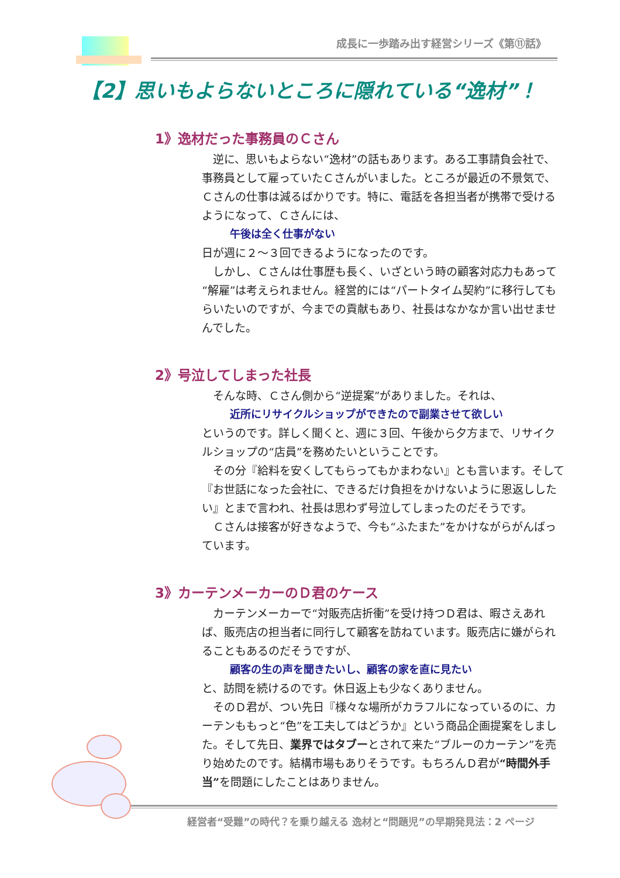成長に一歩踏み出す経営シリーズ《第⑪話》
【2】思いもよらないところに隠れている“逸材”！
1》逸材だった事務員のＣさん
　逆に、思いもよらない“逸材”の話もあります。ある工事請負会社で、事務員として雇っていたＣさんがいました。ところが最近の不景気で、Ｃさんの仕事は減るばかりです。特に、電話を各担当者が携帯で受けるようになって、Ｃさんには、
午後は全く仕事がない
日が週に２～３回できるようになったのです。
　しかし、Ｃさんは仕事歴も長く、いざという時の顧客対応力もあって“解雇”は考えられません。経営的には“パートタイム契約”に移行してもらいたいのですが、今までの貢献もあり、社長はなかなか言い出せませんでした。
2》号泣してしまった社長
　そんな時、Ｃさん側から“逆提案”がありました。それは、
近所にリサイクルショップができたので副業させて欲しい
というのです。詳しく聞くと、週に３回、午後から夕方まで、リサイクルショップの“店員”を務めたいということです。
　その分『給料を安くしてもらってもかまわない』とも言います。そして『お世話になった会社に、できるだけ負担をかけないように恩返ししたい』とまで言われ、社長は思わず号泣してしまったのだそうです。
　Ｃさんは接客が好きなようで、今も“ふたまた”をかけながらがんばっています。
3》カーテンメーカーのＤ君のケース
　カーテンメーカーで“対販売店折衝”を受け持つＤ君は、暇さえあれば、販売店の担当者に同行して顧客を訪ねています。販売店に嫌がられることもあるのだそうですが、
顧客の生の声を聞きたいし、顧客の家を直に見たい
と、訪問を続けるのです。休日返上も少なくありません。
　そのＤ君が、つい先日『様々な場所がカラフルになっているのに、カーテンももっと“色”を工夫してはどうか』という商品企画提案をしました。そして先日、業界ではタブーとされて来た“ブルーのカーテン”を売り始めたのです。結構市場もありそうです。もちろんＤ君が“時間外手当”を問題にしたことはありません。
経営者“受難”の時代？を乗り越える 逸材と“問題児”の早期発見法：2 ページ